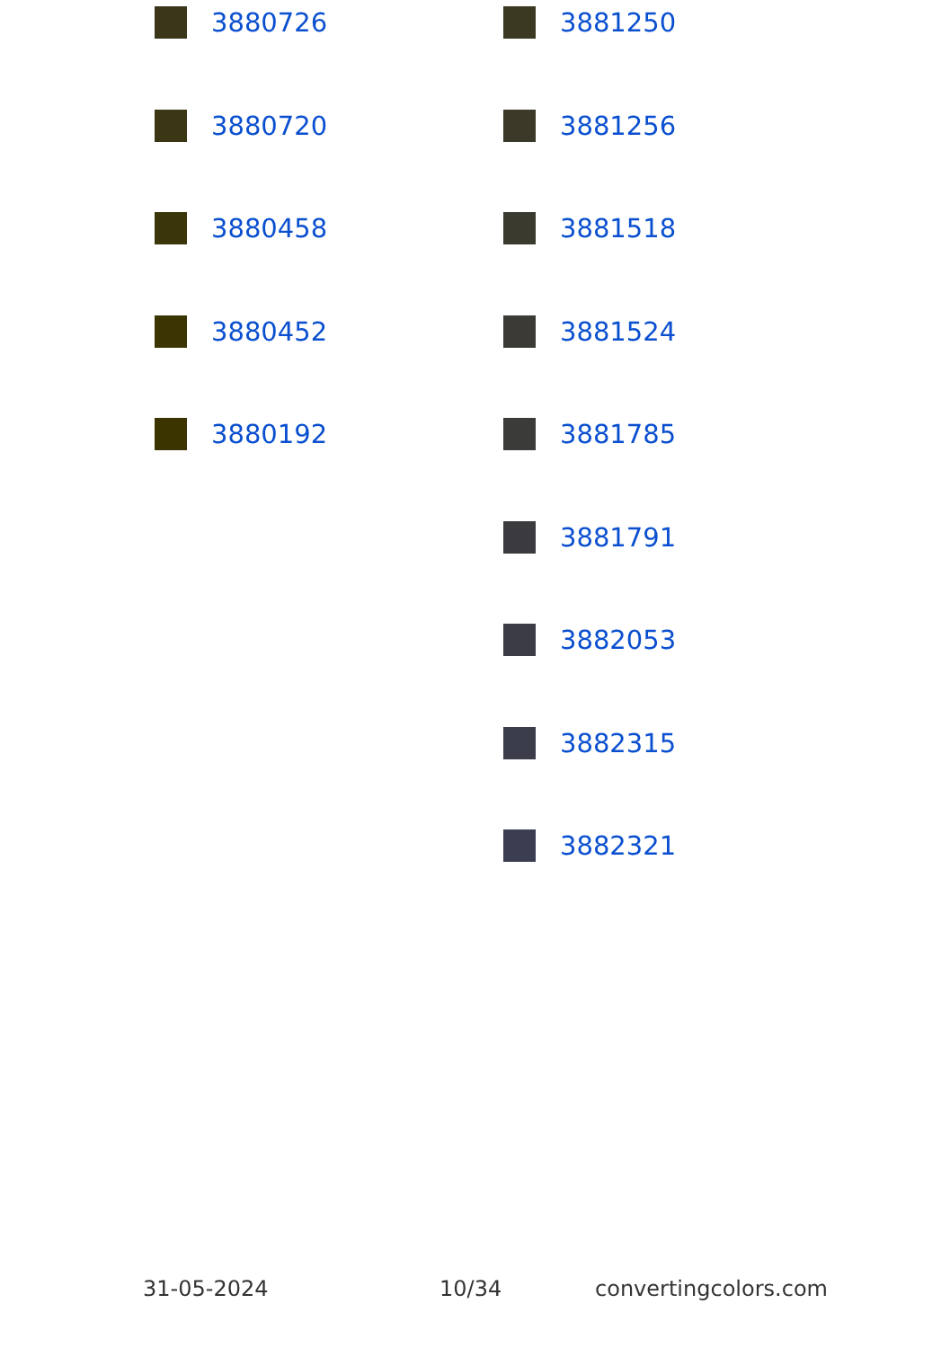3880726
3880720
3880458
3880452
3880192
3881250
3881256
3881518
3881524
3881785
3881791
3882053
3882315
3882321
31-05-2024 10/34 convertingcolors.com